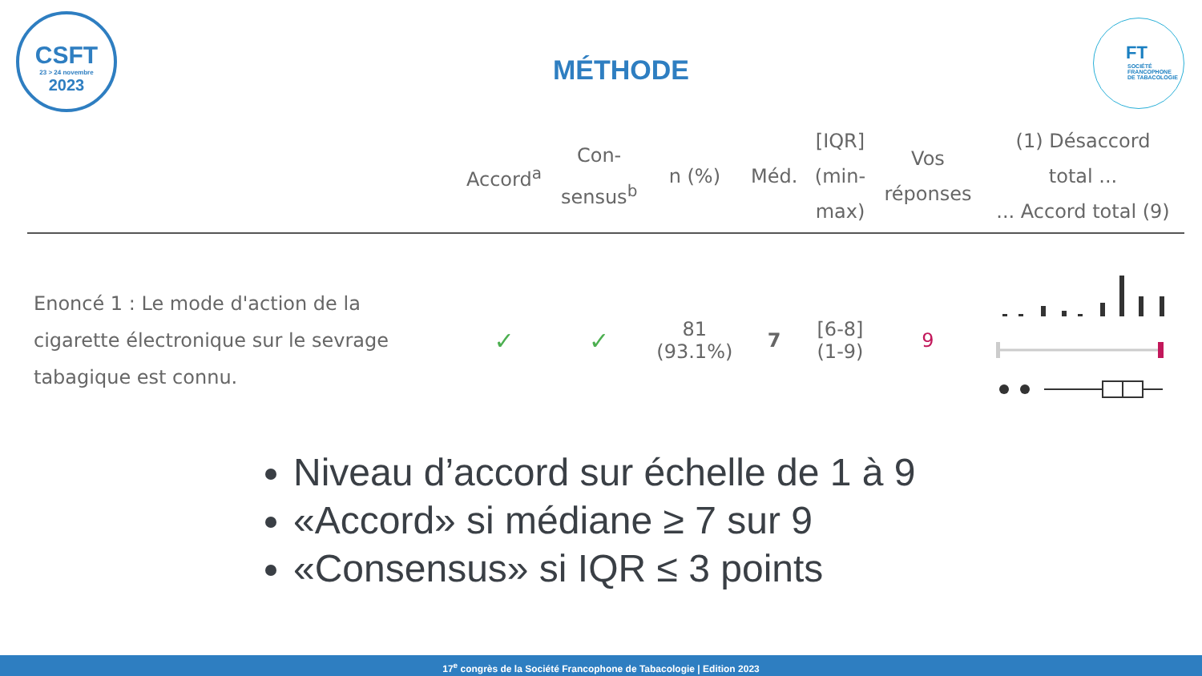CSFT
23 > 24 novembre
2023
FT
SOCIÉTÉ
FRANCOPHONE
DE TABACOLOGIE
MÉTHODE
| | Accord<sup>a</sup> | Con- sensus<sup>b</sup> | n (%) | Méd. | [IQR] (min- max) | Vos réponses | (1) Désaccord total ... ... Accord total (9) |
| --- | --- | --- | --- | --- | --- | --- | --- |
| Enoncé 1 : Le mode d'action de la cigarette électronique sur le sevrage tabagique est connu. | ✓ | ✓ | 81 (93.1%) | 7 | [6-8] (1-9) | 9 | |
Niveau d’accord sur échelle de 1 à 9
«Accord» si médiane ≥ 7 sur 9
«Consensus» si IQR ≤ 3 points
17<sup>e</sup> congrès de la Société Francophone de Tabacologie | Edition 2023